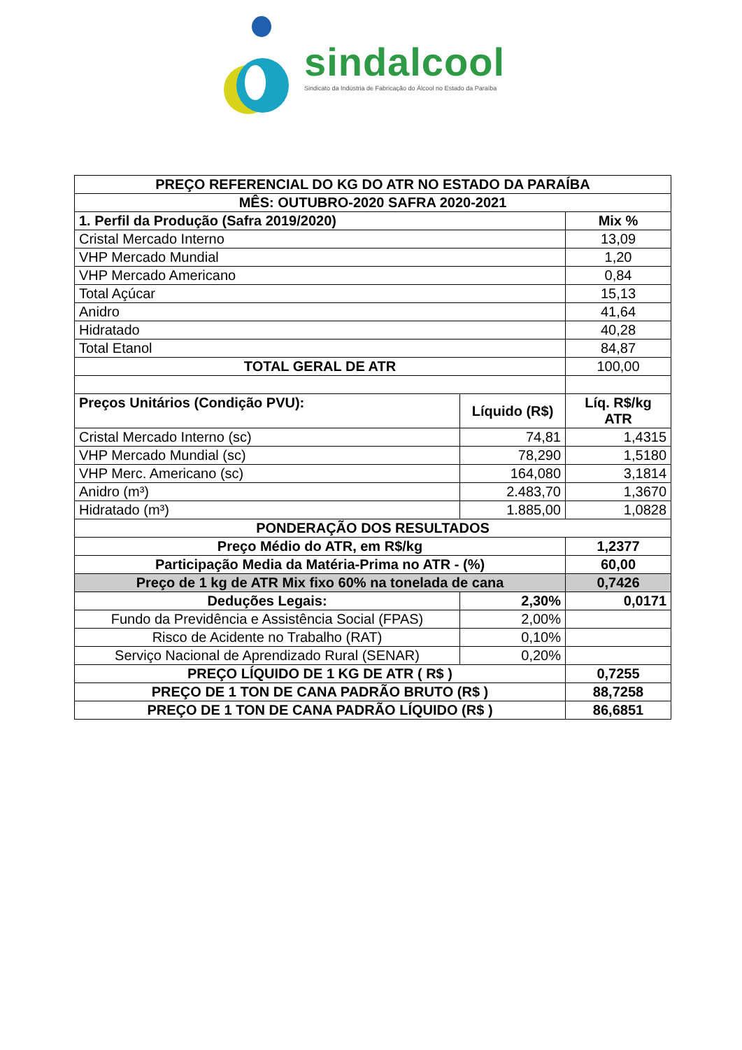sindalcool
Sindicato da Indústria de Fabricação do Álcool no Estado da Paraíba
| PREÇO REFERENCIAL DO KG DO ATR NO ESTADO DA PARAÍBA | | |
| --- | --- | --- |
| MÊS: OUTUBRO-2020 SAFRA 2020-2021 | | |
| 1. Perfil da Produção (Safra 2019/2020) | | Mix % |
| Cristal Mercado Interno | | 13,09 |
| VHP Mercado Mundial | | 1,20 |
| VHP Mercado Americano | | 0,84 |
| Total Açúcar | | 15,13 |
| Anidro | | 41,64 |
| Hidratado | | 40,28 |
| Total Etanol | | 84,87 |
| TOTAL GERAL DE ATR | | 100,00 |
| Preços Unitários (Condição PVU): | Líquido (R$) | Líq. R$/kg ATR |
| Cristal Mercado Interno (sc) | 74,81 | 1,4315 |
| VHP Mercado Mundial (sc) | 78,290 | 1,5180 |
| VHP Merc. Americano (sc) | 164,080 | 3,1814 |
| Anidro (m³) | 2.483,70 | 1,3670 |
| Hidratado (m³) | 1.885,00 | 1,0828 |
| PONDERAÇÃO DOS RESULTADOS | | |
| Preço Médio do ATR, em R$/kg | | 1,2377 |
| Participação Media da Matéria-Prima no ATR - (%) | | 60,00 |
| Preço de 1 kg de ATR Mix fixo 60% na tonelada de cana | | 0,7426 |
| Deduções Legais: | 2,30% | 0,0171 |
| Fundo da Previdência e Assistência Social (FPAS) | 2,00% | |
| Risco de Acidente no Trabalho (RAT) | 0,10% | |
| Serviço Nacional de Aprendizado Rural (SENAR) | 0,20% | |
| PREÇO LÍQUIDO DE 1 KG DE ATR ( R$ ) | | 0,7255 |
| PREÇO DE 1 TON DE CANA PADRÃO BRUTO (R$ ) | | 88,7258 |
| PREÇO DE 1 TON DE CANA PADRÃO LÍQUIDO (R$ ) | | 86,6851 |